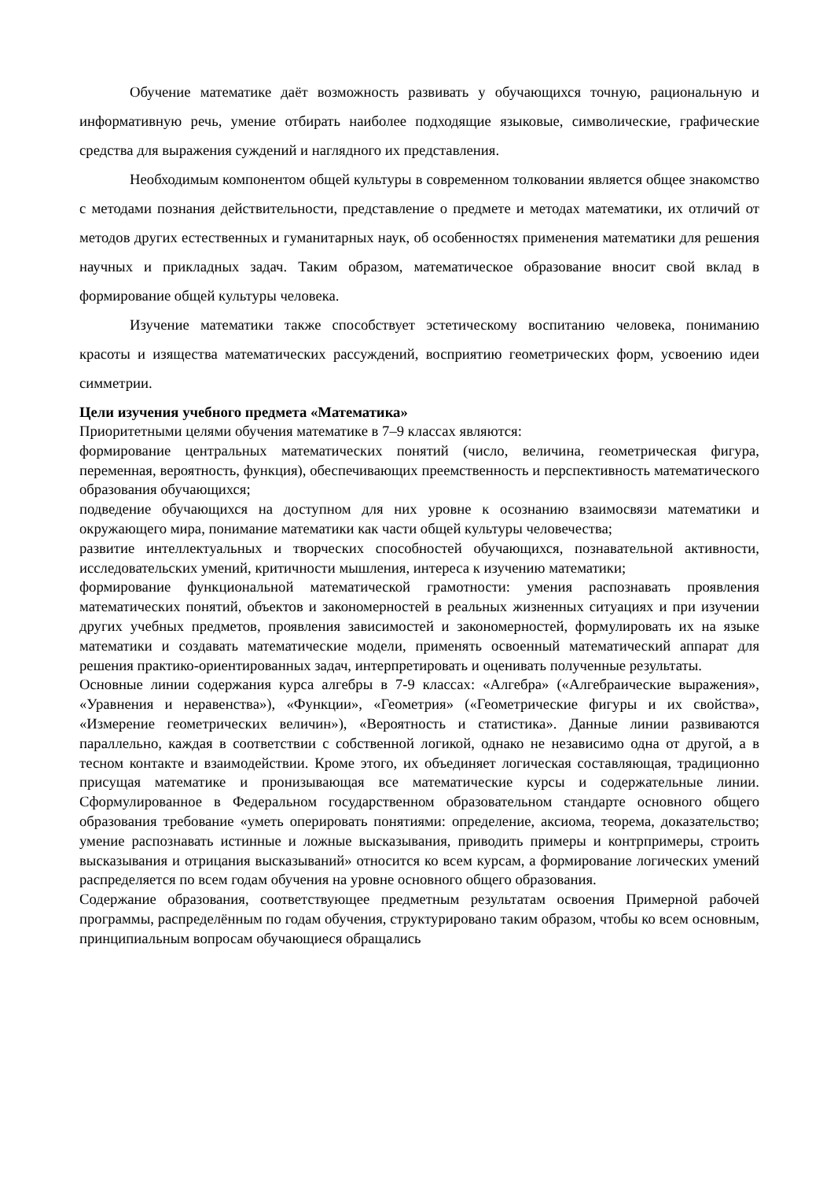Обучение математике даёт возможность развивать у обучающихся точную, рациональную и информативную речь, умение отбирать наиболее подходящие языковые, символические, графические средства для выражения суждений и наглядного их представления.
Необходимым компонентом общей культуры в современном толковании является общее знакомство с методами познания действительности, представление о предмете и методах математики, их отличий от методов других естественных и гуманитарных наук, об особенностях применения математики для решения научных и прикладных задач. Таким образом, математическое образование вносит свой вклад в формирование общей культуры человека.
Изучение математики также способствует эстетическому воспитанию человека, пониманию красоты и изящества математических рассуждений, восприятию геометрических форм, усвоению идеи симметрии.
Цели изучения учебного предмета «Математика»
Приоритетными целями обучения математике в 7–9 классах являются:
формирование центральных математических понятий (число, величина, геометрическая фигура, переменная, вероятность, функция), обеспечивающих преемственность и перспективность математического образования обучающихся;
подведение обучающихся на доступном для них уровне к осознанию взаимосвязи математики и окружающего мира, понимание математики как части общей культуры человечества;
развитие интеллектуальных и творческих способностей обучающихся, познавательной активности, исследовательских умений, критичности мышления, интереса к изучению математики;
формирование функциональной математической грамотности: умения распознавать проявления математических понятий, объектов и закономерностей в реальных жизненных ситуациях и при изучении других учебных предметов, проявления зависимостей и закономерностей, формулировать их на языке математики и создавать математические модели, применять освоенный математический аппарат для решения практико-ориентированных задач, интерпретировать и оценивать полученные результаты.
Основные линии содержания курса алгебры в 7-9 классах: «Алгебра» («Алгебраические выражения», «Уравнения и неравенства»), «Функции», «Геометрия» («Геометрические фигуры и их свойства», «Измерение геометрических величин»), «Вероятность и статистика». Данные линии развиваются параллельно, каждая в соответствии с собственной логикой, однако не независимо одна от другой, а в тесном контакте и взаимодействии. Кроме этого, их объединяет логическая составляющая, традиционно присущая математике и пронизывающая все математические курсы и содержательные линии. Сформулированное в Федеральном государственном образовательном стандарте основного общего образования требование «уметь оперировать понятиями: определение, аксиома, теорема, доказательство; умение распознавать истинные и ложные высказывания, приводить примеры и контрпримеры, строить высказывания и отрицания высказываний» относится ко всем курсам, а формирование логических умений распределяется по всем годам обучения на уровне основного общего образования.
Содержание образования, соответствующее предметным результатам освоения Примерной рабочей программы, распределённым по годам обучения, структурировано таким образом, чтобы ко всем основным, принципиальным вопросам обучающиеся обращались